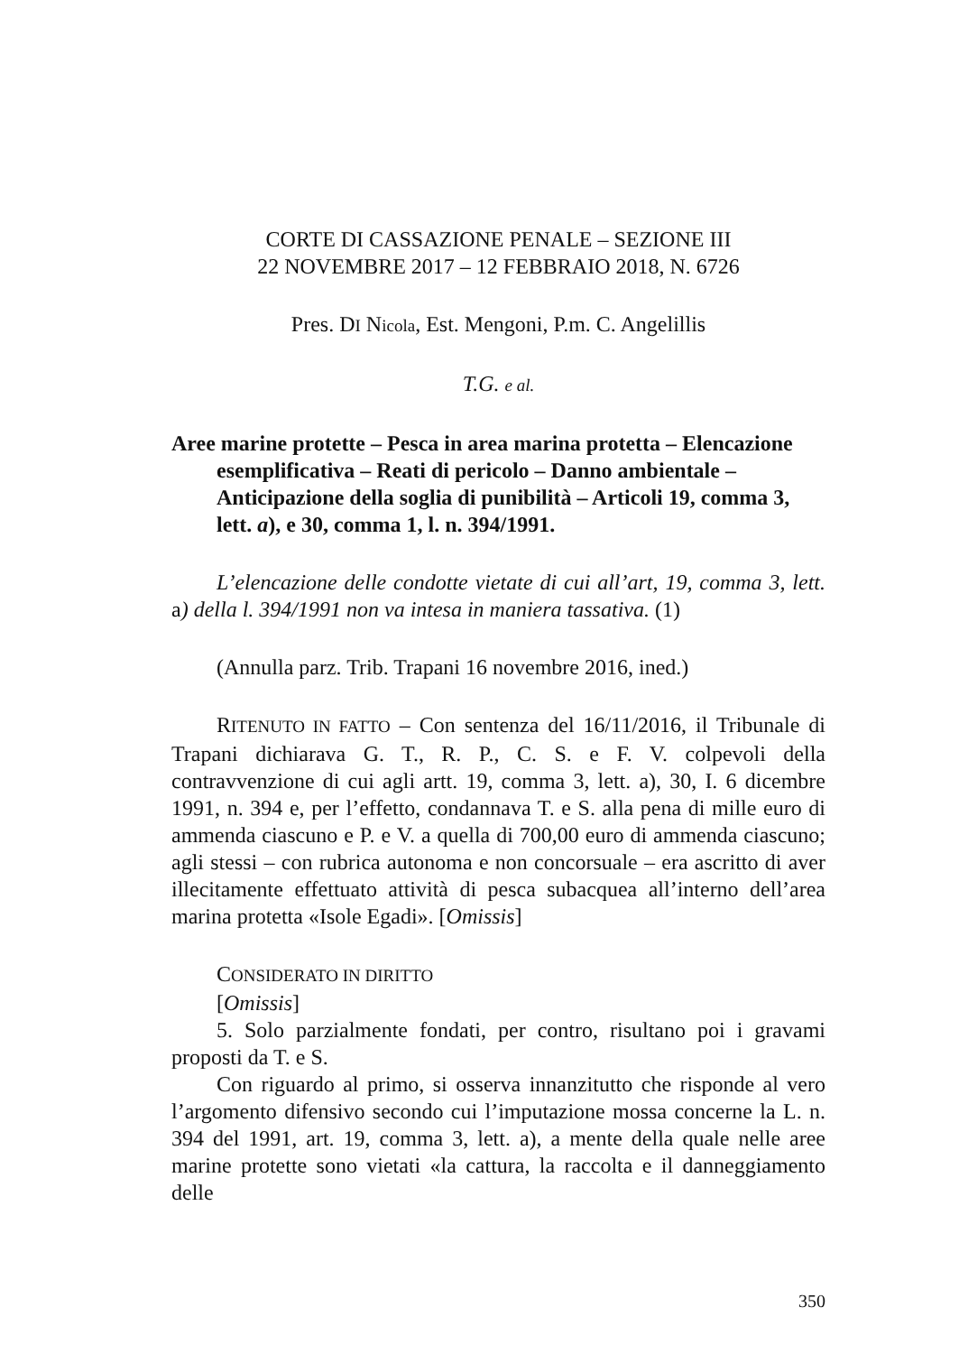CORTE DI CASSAZIONE PENALE – SEZIONE III
22 NOVEMBRE 2017 – 12 FEBBRAIO 2018, N. 6726
Pres. DI Nicola, Est. Mengoni, P.m. C. Angelillis
T.G. e al.
Aree marine protette – Pesca in area marina protetta – Elencazione esemplificativa – Reati di pericolo – Danno ambientale – Anticipazione della soglia di punibilità – Articoli 19, comma 3, lett. a), e 30, comma 1, l. n. 394/1991.
L’elencazione delle condotte vietate di cui all’art, 19, comma 3, lett. a) della l. 394/1991 non va intesa in maniera tassativa. (1)
(Annulla parz. Trib. Trapani 16 novembre 2016, ined.)
RITENUTO IN FATTO – Con sentenza del 16/11/2016, il Tribunale di Trapani dichiarava G. T., R. P., C. S. e F. V. colpevoli della contravvenzione di cui agli artt. 19, comma 3, lett. a), 30, I. 6 dicembre 1991, n. 394 e, per l’effetto, condannava T. e S. alla pena di mille euro di ammenda ciascuno e P. e V. a quella di 700,00 euro di ammenda ciascuno; agli stessi – con rubrica autonoma e non concorsuale – era ascritto di aver illecitamente effettuato attività di pesca subacquea all’interno dell’area marina protetta «Isole Egadi». [Omissis]
CONSIDERATO IN DIRITTO
[Omissis]
5. Solo parzialmente fondati, per contro, risultano poi i gravami proposti da T. e S.
Con riguardo al primo, si osserva innanzitutto che risponde al vero l’argomento difensivo secondo cui l’imputazione mossa concerne la L. n. 394 del 1991, art. 19, comma 3, lett. a), a mente della quale nelle aree marine protette sono vietati «la cattura, la raccolta e il danneggiamento delle
350